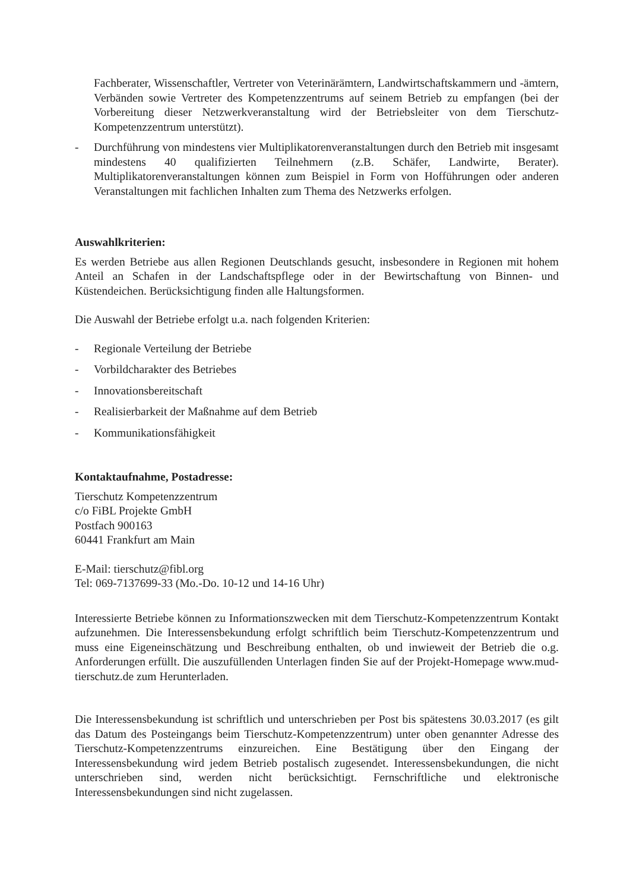Fachberater, Wissenschaftler, Vertreter von Veterinärämtern, Landwirtschaftskammern und -ämtern, Verbänden sowie Vertreter des Kompetenzzentrums auf seinem Betrieb zu empfangen (bei der Vorbereitung dieser Netzwerkveranstaltung wird der Betriebsleiter von dem Tierschutz-Kompetenzzentrum unterstützt).
- Durchführung von mindestens vier Multiplikatorenveranstaltungen durch den Betrieb mit insgesamt mindestens 40 qualifizierten Teilnehmern (z.B. Schäfer, Landwirte, Berater). Multiplikatorenveranstaltungen können zum Beispiel in Form von Hofführungen oder anderen Veranstaltungen mit fachlichen Inhalten zum Thema des Netzwerks erfolgen.
Auswahlkriterien:
Es werden Betriebe aus allen Regionen Deutschlands gesucht, insbesondere in Regionen mit hohem Anteil an Schafen in der Landschaftspflege oder in der Bewirtschaftung von Binnen- und Küstendeichen. Berücksichtigung finden alle Haltungsformen.
Die Auswahl der Betriebe erfolgt u.a. nach folgenden Kriterien:
- Regionale Verteilung der Betriebe
- Vorbildcharakter des Betriebes
- Innovationsbereitschaft
- Realisierbarkeit der Maßnahme auf dem Betrieb
- Kommunikationsfähigkeit
Kontaktaufnahme, Postadresse:
Tierschutz Kompetenzzentrum
c/o FiBL Projekte GmbH
Postfach 900163
60441 Frankfurt am Main
E-Mail: tierschutz@fibl.org
Tel: 069-7137699-33 (Mo.-Do. 10-12 und 14-16 Uhr)
Interessierte Betriebe können zu Informationszwecken mit dem Tierschutz-Kompetenzzentrum Kontakt aufzunehmen. Die Interessensbekundung erfolgt schriftlich beim Tierschutz-Kompetenzzentrum und muss eine Eigeneinschätzung und Beschreibung enthalten, ob und inwieweit der Betrieb die o.g. Anforderungen erfüllt. Die auszufüllenden Unterlagen finden Sie auf der Projekt-Homepage www.mud-tierschutz.de zum Herunterladen.
Die Interessensbekundung ist schriftlich und unterschrieben per Post bis spätestens 30.03.2017 (es gilt das Datum des Posteingangs beim Tierschutz-Kompetenzzentrum) unter oben genannter Adresse des Tierschutz-Kompetenzzentrums einzureichen. Eine Bestätigung über den Eingang der Interessensbekundung wird jedem Betrieb postalisch zugesendet. Interessensbekundungen, die nicht unterschrieben sind, werden nicht berücksichtigt. Fernschriftliche und elektronische Interessensbekundungen sind nicht zugelassen.